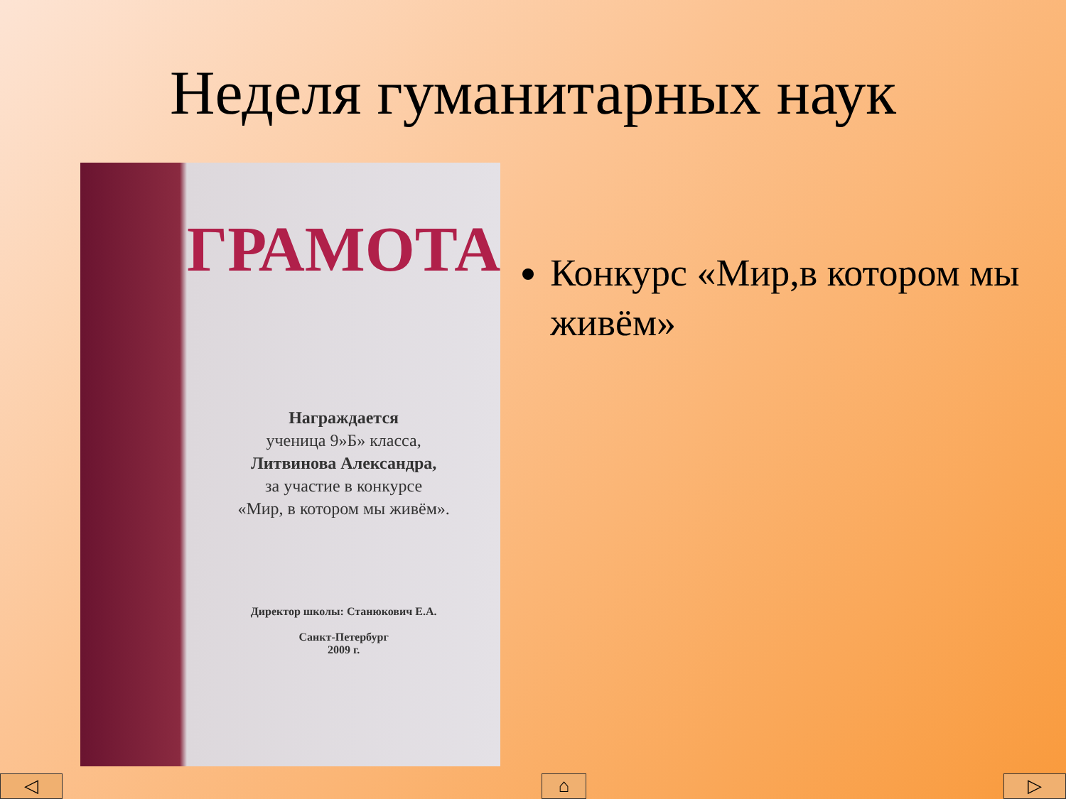Неделя гуманитарных наук
ГРАМОТА
Награждается
ученица 9»Б» класса,
Литвинова Александра,
за участие в конкурсе
«Мир, в котором мы живём».
Директор школы: Станюкович Е.А.
Санкт-Петербург
2009 г.
Конкурс «Мир,в котором мы живём»
◁ ⌂ ▷